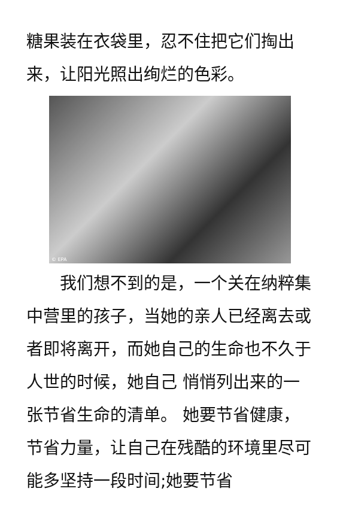糖果装在衣袋里，忍不住把它们掏出来，让阳光照出绚烂的色彩。
© EPA
　　我们想不到的是，一个关在纳粹集中营里的孩子，当她的亲人已经离去或者即将离开，而她自己的生命也不久于人世的时候，她自己 悄悄列出来的一张节省生命的清单。 她要节省健康，节省力量，让自己在残酷的环境里尽可能多坚持一段时间;她要节省